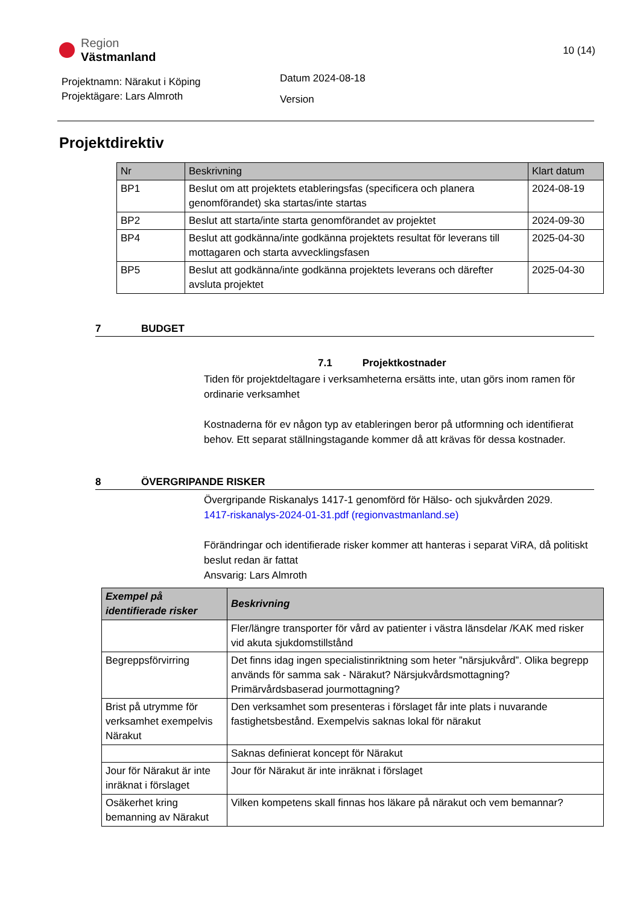Region
Västmanland
10 (14)
Projektnamn: Närakut i Köping
Projektägare: Lars Almroth
Datum 2024-08-18
Version
Projektdirektiv
| Nr | Beskrivning | Klart datum |
| --- | --- | --- |
| BP1 | Beslut om att projektets etableringsfas (specificera och planera genomförandet) ska startas/inte startas | 2024-08-19 |
| BP2 | Beslut att starta/inte starta genomförandet av projektet | 2024-09-30 |
| BP4 | Beslut att godkänna/inte godkänna projektets resultat för leverans till mottagaren och starta avvecklingsfasen | 2025-04-30 |
| BP5 | Beslut att godkänna/inte godkänna projektets leverans och därefter avsluta projektet | 2025-04-30 |
7 BUDGET
7.1 Projektkostnader
Tiden för projektdeltagare i verksamheterna ersätts inte, utan görs inom ramen för ordinarie verksamhet
Kostnaderna för ev någon typ av etableringen beror på utformning och identifierat behov. Ett separat ställningstagande kommer då att krävas för dessa kostnader.
8 ÖVERGRIPANDE RISKER
Övergripande Riskanalys 1417-1 genomförd för Hälso- och sjukvården 2029.
1417-riskanalys-2024-01-31.pdf (regionvastmanland.se)
Förändringar och identifierade risker kommer att hanteras i separat ViRA, då politiskt beslut redan är fattat
Ansvarig: Lars Almroth
| Exempel på identifierade risker | Beskrivning |
| --- | --- |
| | Fler/längre transporter för vård av patienter i västra länsdelar /KAK med risker vid akuta sjukdomstillstånd |
| Begreppsförvirring | Det finns idag ingen specialistinriktning som heter ”närsjukvård”. Olika begrepp används för samma sak - Närakut? Närsjukvårdsmottagning? Primärvårdsbaserad jourmottagning? |
| Brist på utrymme för verksamhet exempelvis Närakut | Den verksamhet som presenteras i förslaget får inte plats i nuvarande fastighetsbestånd. Exempelvis saknas lokal för närakut |
| | Saknas definierat koncept för Närakut |
| Jour för Närakut är inte inräknat i förslaget | Jour för Närakut är inte inräknat i förslaget |
| Osäkerhet kring bemanning av Närakut | Vilken kompetens skall finnas hos läkare på närakut och vem bemannar? |